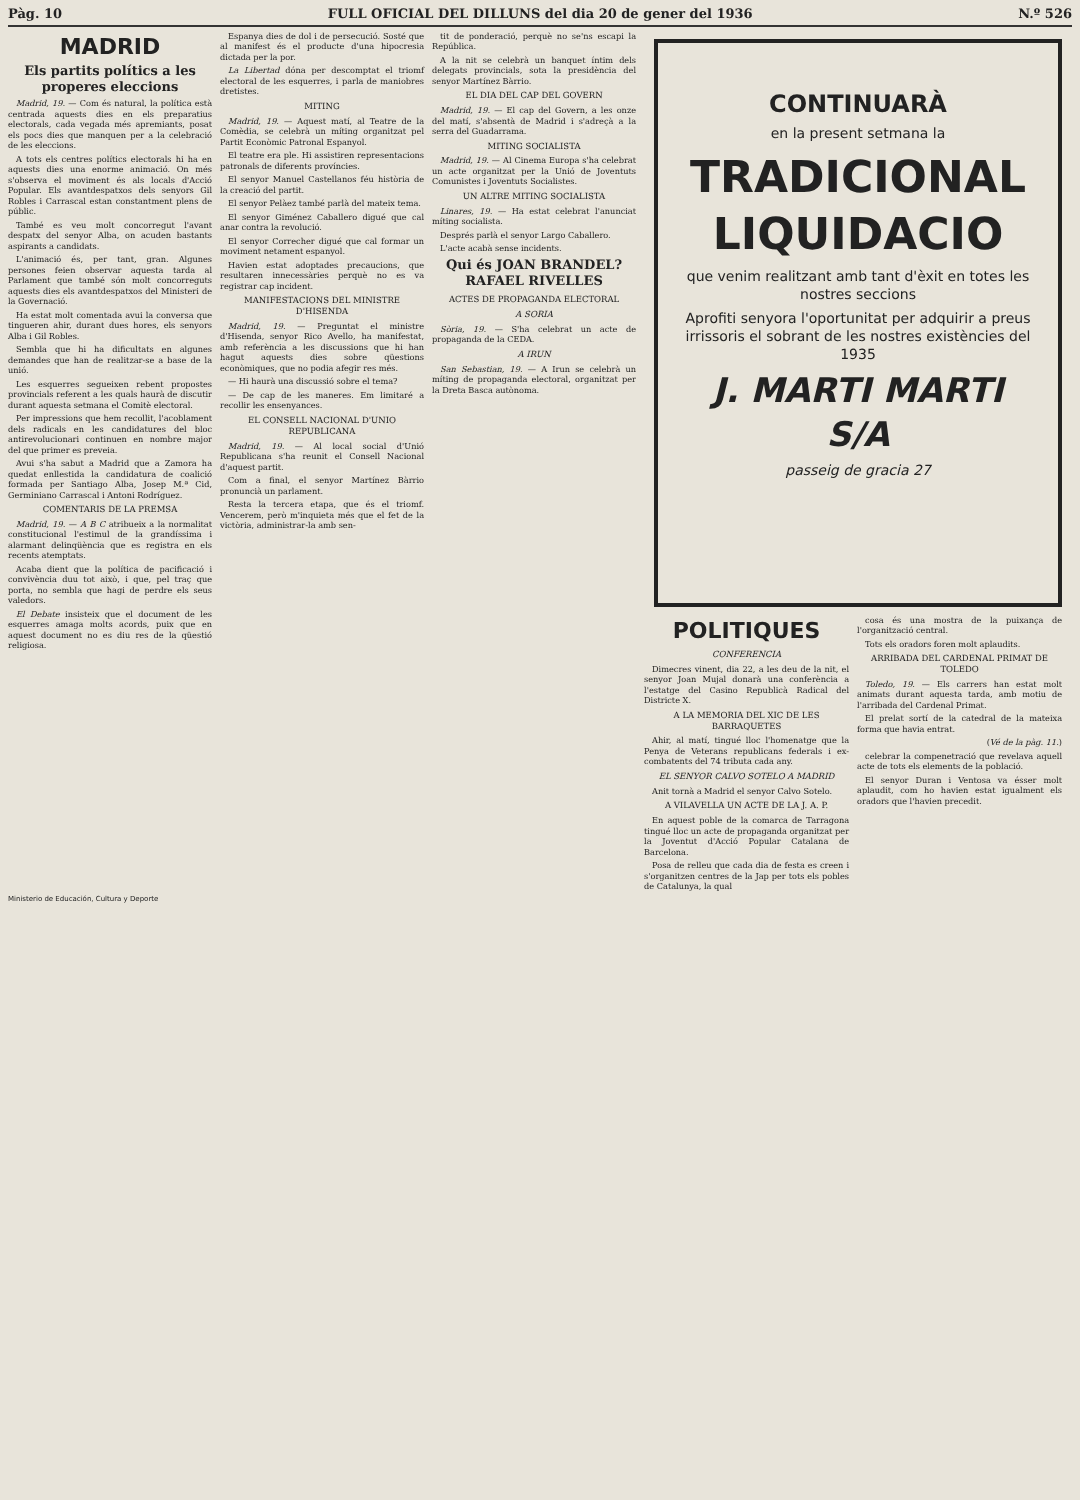Pàg. 10 FULL OFICIAL DEL DILLUNS del dia 20 de gener del 1936 N.º 526
MADRID
Els partits polítics a les properes eleccions
Madrid, 19. — Com és natural, la política està centrada aquests dies en els preparatius electorals, cada vegada més apremiants, posat els pocs dies que manquen per a la celebració de les eleccions.
A tots els centres polítics electorals hi ha en aquests dies una enorme animació. On més s'observa el moviment és als locals d'Acció Popular. Els avantdespatxos dels senyors Gil Robles i Carrascal estan constantment plens de públic.
També es veu molt concorregut l'avant despatx del senyor Alba, on acuden bastants aspirants a candidats.
L'animació és, per tant, gran. Algunes persones feien observar aquesta tarda al Parlament que també són molt concorreguts aquests dies els avantdespatxos del Ministeri de la Governació.
Ha estat molt comentada avui la conversa que tingueren ahir, durant dues hores, els senyors Alba i Gil Robles.
Sembla que hi ha dificultats en algunes demandes que han de realitzar-se a base de la unió.
Les esquerres segueixen rebent propostes provincials referent a les quals haurà de discutir durant aquesta setmana el Comitè electoral.
Per impressions que hem recollit, l'acoblament dels radicals en les candidatures del bloc antirevolucionari continuen en nombre major del que primer es preveia.
Avui s'ha sabut a Madrid que a Zamora ha quedat enllestida la candidatura de coalició formada per Santiago Alba, Josep M.ª Cid, Germiniano Carrascal i Antoni Rodríguez.
COMENTARIS DE LA PREMSA
Madrid, 19. — A B C atribueix a la normalitat constitucional l'estimul de la grandíssima i alarmant delinqüència que es registra en els recents atemptats.
Acaba dient que la política de pacificació i convivència duu tot això, i que, pel traç que porta, no sembla que hagi de perdre els seus valedors.
El Debate insisteix que el document de les esquerres amaga molts acords, puix que en aquest document no es diu res de la qüestió religiosa.
Espanya dies de dol i de persecució. Sosté que al manifest és el producte d'una hipocresia dictada per la por.
La Libertad dóna per descomptat el triomf electoral de les esquerres, i parla de maniobres dretistes.
MITING
Madrid, 19. — Aquest matí, al Teatre de la Comèdia, se celebrà un míting organitzat pel Partit Econòmic Patronal Espanyol.
El teatre era ple. Hi assistiren representacions patronals de diferents províncies.
El senyor Manuel Castellanos féu història de la creació del partit.
El senyor Pelàez també parlà del mateix tema.
El senyor Giménez Caballero digué que cal anar contra la revolució.
El senyor Correcher digué que cal formar un moviment netament espanyol.
Havien estat adoptades precaucions, que resultaren innecessàries perquè no es va registrar cap incident.
MANIFESTACIONS DEL MINISTRE D'HISENDA
Madrid, 19. — Preguntat el ministre d'Hisenda, senyor Rico Avello, ha manifestat, amb referència a les discussions que hi han hagut aquests dies sobre qüestions econòmiques, que no podia afegir res més.
— Hi haurà una discussió sobre el tema?
— De cap de les maneres. Em limitaré a recollir les ensenyances.
EL CONSELL NACIONAL D'UNIO REPUBLICANA
Madrid, 19. — Al local social d'Unió Republicana s'ha reunit el Consell Nacional d'aquest partit.
Com a final, el senyor Martínez Bàrrio pronuncià un parlament.
Resta la tercera etapa, que és el triomf. Vencerem, però m'inquieta més que el fet de la victòria, administrar-la amb sen-
tit de ponderació, perquè no se'ns escapi la República.
A la nit se celebrà un banquet íntim dels delegats provincials, sota la presidència del senyor Martínez Bàrrio.
EL DIA DEL CAP DEL GOVERN
Madrid, 19. — El cap del Govern, a les onze del matí, s'absentà de Madrid i s'adreçà a la serra del Guadarrama.
MITING SOCIALISTA
Madrid, 19. — Al Cinema Europa s'ha celebrat un acte organitzat per la Unió de Joventuts Comunistes i Joventuts Socialistes.
UN ALTRE MITING SOCIALISTA
Linares, 19. — Ha estat celebrat l'anunciat míting socialista.
Després parlà el senyor Largo Caballero.
L'acte acabà sense incidents.
Qui és JOAN BRANDEL?
RAFAEL RIVELLES
ACTES DE PROPAGANDA ELECTORAL
A SORIA
Sòria, 19. — S'ha celebrat un acte de propaganda de la CEDA.
A IRUN
San Sebastian, 19. — A Irun se celebrà un míting de propaganda electoral, organitzat per la Dreta Basca autònoma.
CONTINUARÀ
en la present setmana la
TRADICIONAL
LIQUIDACIO
que venim realitzant amb tant d'èxit en totes les nostres seccions
Aprofiti senyora l'oportunitat per adquirir a preus irrissoris el sobrant de les nostres existències del 1935
J. MARTI MARTI S/A
passeig de gracia 27
POLITIQUES
CONFERENCIA
Dimecres vinent, dia 22, a les deu de la nit, el senyor Joan Mujal donarà una conferència a l'estatge del Casino Republicà Radical del Districte X.
A LA MEMORIA DEL XIC DE LES BARRAQUETES
Ahir, al matí, tingué lloc l'homenatge que la Penya de Veterans republicans federals i ex-combatents del 74 tributa cada any.
EL SENYOR CALVO SOTELO A MADRID
Anit tornà a Madrid el senyor Calvo Sotelo.
A VILAVELLA UN ACTE DE LA J. A. P.
En aquest poble de la comarca de Tarragona tingué lloc un acte de propaganda organitzat per la Joventut d'Acció Popular Catalana de Barcelona.
Posa de relleu que cada dia de festa es creen i s'organitzen centres de la Jap per tots els pobles de Catalunya, la qual
cosa és una mostra de la puixança de l'organització central.
Tots els oradors foren molt aplaudits.
ARRIBADA DEL CARDENAL PRIMAT DE TOLEDO
Toledo, 19. — Els carrers han estat molt animats durant aquesta tarda, amb motiu de l'arribada del Cardenal Primat.
El prelat sortí de la catedral de la mateixa forma que havia entrat.
(Vé de la pàg. 11.)
celebrar la compenetració que revelava aquell acte de tots els elements de la població.
El senyor Duran i Ventosa va ésser molt aplaudit, com ho havien estat igualment els oradors que l'havien precedit.
Ministerio de Educación, Cultura y Deporte